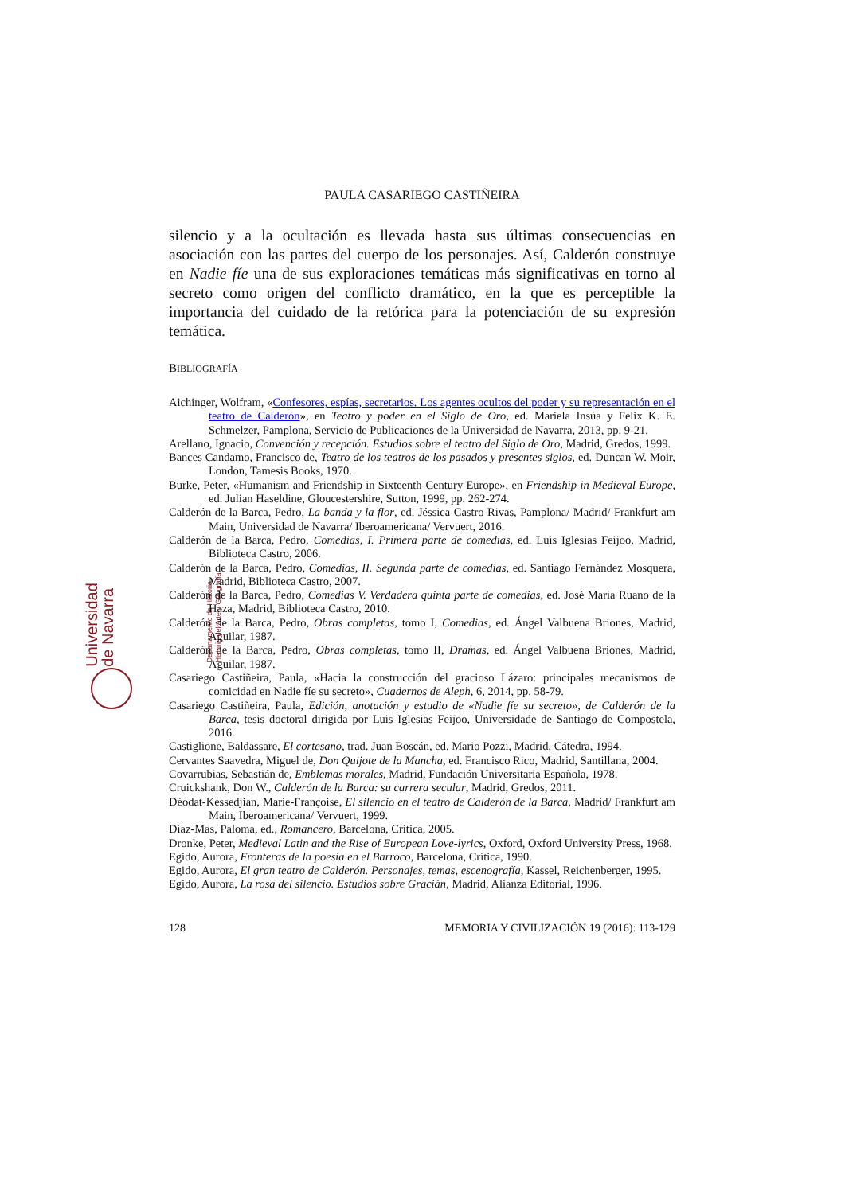Universidad
de Navarra
Departamento de Historia,
Historia del Arte y Geografía
PAULA CASARIEGO CASTIÑEIRA
silencio y a la ocultación es llevada hasta sus últimas consecuencias en asociación con las partes del cuerpo de los personajes. Así, Calderón construye en Nadie fíe una de sus exploraciones temáticas más significativas en torno al secreto como origen del conflicto dramático, en la que es perceptible la importancia del cuidado de la retórica para la potenciación de su expresión temática.
BIBLIOGRAFÍA
Aichinger, Wolfram, «Confesores, espías, secretarios. Los agentes ocultos del poder y su representación en el teatro de Calderón», en Teatro y poder en el Siglo de Oro, ed. Mariela Insúa y Felix K. E. Schmelzer, Pamplona, Servicio de Publicaciones de la Universidad de Navarra, 2013, pp. 9-21.
Arellano, Ignacio, Convención y recepción. Estudios sobre el teatro del Siglo de Oro, Madrid, Gredos, 1999.
Bances Candamo, Francisco de, Teatro de los teatros de los pasados y presentes siglos, ed. Duncan W. Moir, London, Tamesis Books, 1970.
Burke, Peter, «Humanism and Friendship in Sixteenth-Century Europe», en Friendship in Medieval Europe, ed. Julian Haseldine, Gloucestershire, Sutton, 1999, pp. 262-274.
Calderón de la Barca, Pedro, La banda y la flor, ed. Jéssica Castro Rivas, Pamplona/ Madrid/ Frankfurt am Main, Universidad de Navarra/ Iberoamericana/ Vervuert, 2016.
Calderón de la Barca, Pedro, Comedias, I. Primera parte de comedias, ed. Luis Iglesias Feijoo, Madrid, Biblioteca Castro, 2006.
Calderón de la Barca, Pedro, Comedias, II. Segunda parte de comedias, ed. Santiago Fernández Mosquera, Madrid, Biblioteca Castro, 2007.
Calderón de la Barca, Pedro, Comedias V. Verdadera quinta parte de comedias, ed. José María Ruano de la Haza, Madrid, Biblioteca Castro, 2010.
Calderón de la Barca, Pedro, Obras completas, tomo I, Comedias, ed. Ángel Valbuena Briones, Madrid, Aguilar, 1987.
Calderón de la Barca, Pedro, Obras completas, tomo II, Dramas, ed. Ángel Valbuena Briones, Madrid, Aguilar, 1987.
Casariego Castiñeira, Paula, «Hacia la construcción del gracioso Lázaro: principales mecanismos de comicidad en Nadie fíe su secreto», Cuadernos de Aleph, 6, 2014, pp. 58-79.
Casariego Castiñeira, Paula, Edición, anotación y estudio de «Nadie fíe su secreto», de Calderón de la Barca, tesis doctoral dirigida por Luis Iglesias Feijoo, Universidade de Santiago de Compostela, 2016.
Castiglione, Baldassare, El cortesano, trad. Juan Boscán, ed. Mario Pozzi, Madrid, Cátedra, 1994.
Cervantes Saavedra, Miguel de, Don Quijote de la Mancha, ed. Francisco Rico, Madrid, Santillana, 2004.
Covarrubias, Sebastián de, Emblemas morales, Madrid, Fundación Universitaria Española, 1978.
Cruickshank, Don W., Calderón de la Barca: su carrera secular, Madrid, Gredos, 2011.
Déodat-Kessedjian, Marie-Françoise, El silencio en el teatro de Calderón de la Barca, Madrid/ Frankfurt am Main, Iberoamericana/ Vervuert, 1999.
Díaz-Mas, Paloma, ed., Romancero, Barcelona, Crítica, 2005.
Dronke, Peter, Medieval Latin and the Rise of European Love-lyrics, Oxford, Oxford University Press, 1968.
Egido, Aurora, Fronteras de la poesía en el Barroco, Barcelona, Crítica, 1990.
Egido, Aurora, El gran teatro de Calderón. Personajes, temas, escenografía, Kassel, Reichenberger, 1995.
Egido, Aurora, La rosa del silencio. Estudios sobre Gracián, Madrid, Alianza Editorial, 1996.
128 MEMORIA Y CIVILIZACIÓN 19 (2016): 113-129